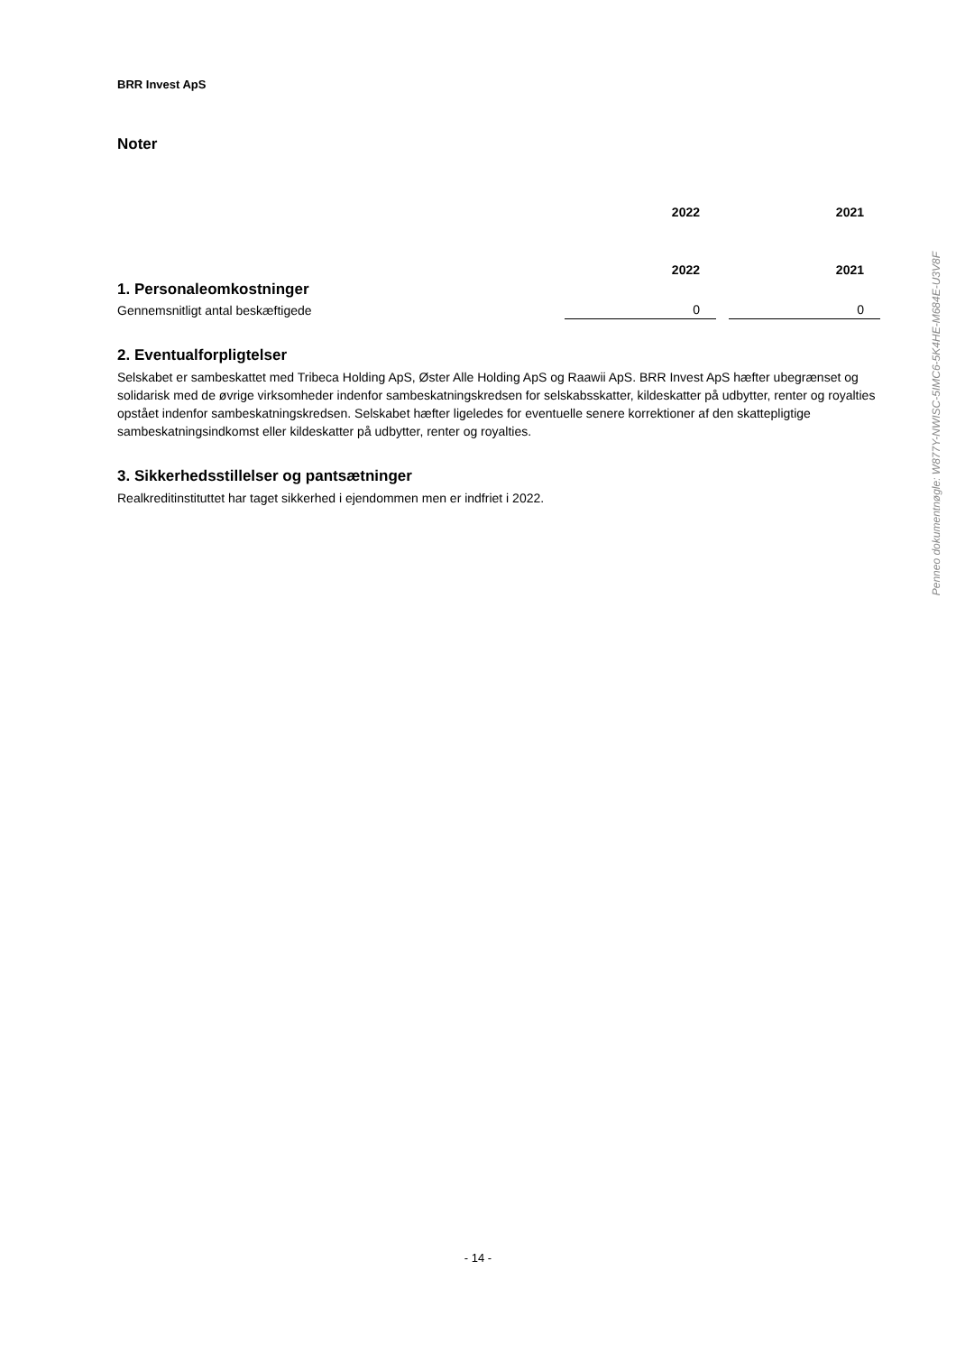BRR Invest ApS
Noter
| | 2022 | 2021 |
| | 2022 | 2021 |
| 1. Personaleomkostninger | | |
| Gennemsnitligt antal beskæftigede | 0 | 0 |
2. Eventualforpligtelser
Selskabet er sambeskattet med Tribeca Holding ApS, Øster Alle Holding ApS og Raawii ApS. BRR Invest ApS hæfter ubegrænset og solidarisk med de øvrige virksomheder indenfor sambeskatningskredsen for selskabsskatter, kildeskatter på udbytter, renter og royalties opstået indenfor sambeskatningskredsen. Selskabet hæfter ligeledes for eventuelle senere korrektioner af den skattepligtige sambeskatningsindkomst eller kildeskatter på udbytter, renter og royalties.
3. Sikkerhedsstillelser og pantsætninger
Realkreditinstituttet har taget sikkerhed i ejendommen men er indfriet i 2022.
- 14 -
Penneo dokumentnøgle: W877Y-NWISC-5IMC6-5K4HE-M684E-U3V8F